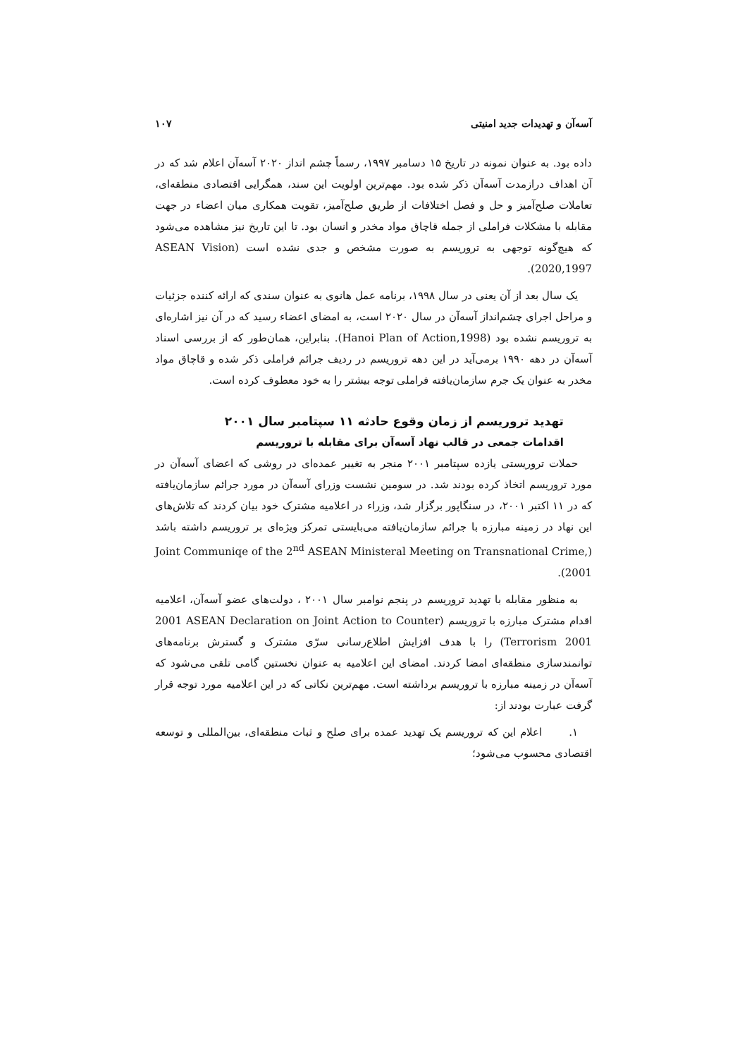آسه‌آن و تهدیدات جدید امنیتی ۱۰۷
داده بود. به عنوان نمونه در تاریخ ۱۵ دسامبر ۱۹۹۷، رسماً چشم انداز ۲۰۲۰ آسه‌آن اعلام شد که در آن اهداف درازمدت آسه‌آن ذکر شده بود. مهم‌ترین اولویت این سند، همگرایی اقتصادی منطقه‌ای، تعاملات صلح‌آمیز و حل و فصل اختلافات از طریق صلح‌آمیز، تقویت همکاری میان اعضاء در جهت مقابله با مشکلات فراملی از جمله قاچاق مواد مخدر و انسان بود. تا این تاریخ نیز مشاهده می‌شود که هیچ‌گونه توجهی به تروریسم به صورت مشخص و جدی نشده است (ASEAN Vision 2020,1997).
یک سال بعد از آن یعنی در سال ۱۹۹۸، برنامه عمل هانوی به عنوان سندی که ارائه کننده جزئیات و مراحل اجرای چشم‌انداز آسه‌آن در سال ۲۰۲۰ است، به امضای اعضاء رسید که در آن نیز اشاره‌ای به تروریسم نشده بود (Hanoi Plan of Action,1998). بنابراین، همان‌طور که از بررسی اسناد آسه‌آن در دهه ۱۹۹۰ برمی‌آید در این دهه تروریسم در ردیف جرائم فراملی ذکر شده و قاچاق مواد مخدر به عنوان یک جرم سازمان‌یافته فراملی توجه بیشتر را به خود معطوف کرده است.
تهدید تروریسم از زمان وقوع حادثه ۱۱ سپتامبر سال ۲۰۰۱
اقدامات جمعی در قالب نهاد آسه‌آن برای مقابله با تروریسم
حملات تروریستی یازده سپتامبر ۲۰۰۱ منجر به تغییر عمده‌ای در روشی که اعضای آسه‌آن در مورد تروریسم اتخاذ کرده بودند شد. در سومین نشست وزرای آسه‌آن در مورد جرائم سازمان‌یافته که در ۱۱ اکتبر ۲۰۰۱، در سنگاپور برگزار شد، وزراء در اعلامیه مشترک خود بیان کردند که تلاش‌های این نهاد در زمینه مبارزه با جرائم سازمان‌یافته می‌بایستی تمرکز ویژه‌ای بر تروریسم داشته باشد (Joint Communiqe of the 2<sup>nd</sup> ASEAN Ministeral Meeting on Transnational Crime, 2001).
به منظور مقابله با تهدید تروریسم در پنجم نوامبر سال ۲۰۰۱ ، دولت‌های عضو آسه‌آن، اعلامیه اقدام مشترک مبارزه با تروریسم (2001 ASEAN Declaration on Joint Action to Counter Terrorism 2001) را با هدف افزایش اطلاع‌رسانی سرّی مشترک و گسترش برنامه‌های توانمندسازی منطقه‌ای امضا کردند. امضای این اعلامیه به عنوان نخستین گامی تلقی می‌شود که آسه‌آن در زمینه مبارزه با تروریسم برداشته است. مهم‌ترین نکاتی که در این اعلامیه مورد توجه قرار گرفت عبارت بودند از:
۱. اعلام این که تروریسم یک تهدید عمده برای صلح و ثبات منطقه‌ای، بین‌المللی و توسعه اقتصادی محسوب می‌شود؛